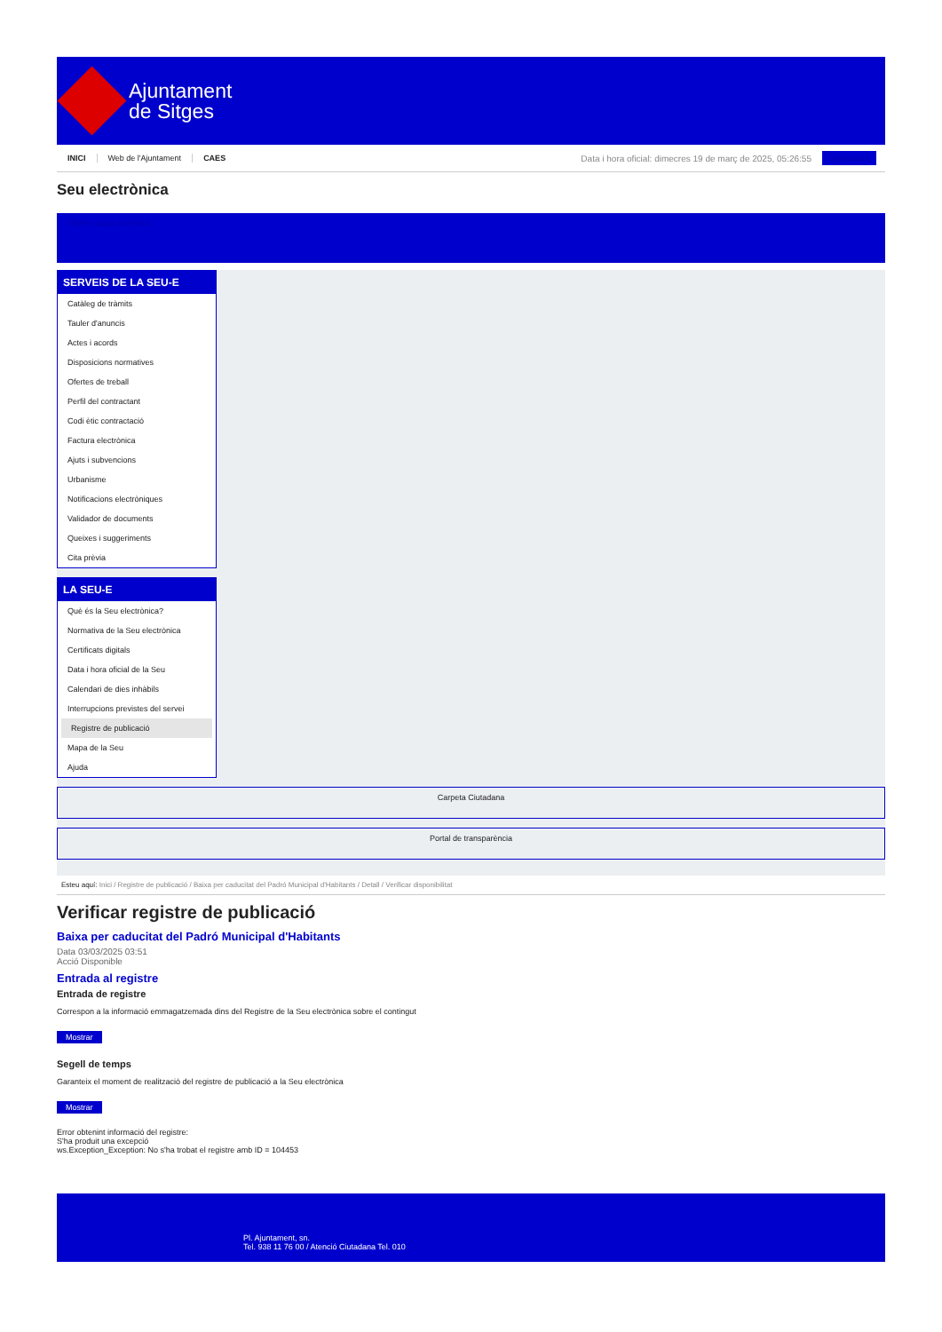Ajuntament
de Sitges
INICI Web de l'Ajuntament CAES Data i hora oficial: dimecres 19 de març de 2025, 05:26:55 Sindicatura
Seu electrònica
Obtenir còpia autèntica
SERVEIS DE LA SEU-E
Catàleg de tràmits
Tauler d'anuncis
Actes i acords
Disposicions normatives
Ofertes de treball
Perfil del contractant
Codi ètic contractació
Factura electrònica
Ajuts i subvencions
Urbanisme
Notificacions electròniques
Validador de documents
Queixes i suggeriments
Cita prèvia
LA SEU-E
Què és la Seu electrònica?
Normativa de la Seu electrònica
Certificats digitals
Data i hora oficial de la Seu
Calendari de dies inhàbils
Interrupcions previstes del servei
Registre de publicació
Mapa de la Seu
Ajuda
Carpeta Ciutadana
Portal de transparència
Esteu aquí: Inici / Registre de publicació / Baixa per caducitat del Padró Municipal d'Habitants / Detall / Verificar disponibilitat
Verificar registre de publicació
Baixa per caducitat del Padró Municipal d'Habitants
Data 03/03/2025 03:51
Acció Disponible
Entrada al registre
Entrada de registre
Correspon a la informació emmagatzemada dins del Registre de la Seu electrònica sobre el contingut
Mostrar
Segell de temps
Garanteix el moment de realització del registre de publicació a la Seu electrònica
Mostrar
Error obtenint informació del registre:
S'ha produit una excepció
ws.Exception_Exception: No s'ha trobat el registre amb ID = 104453
Pl. Ajuntament, sn.
Tel. 938 11 76 00 / Atenció Ciutadana Tel. 010